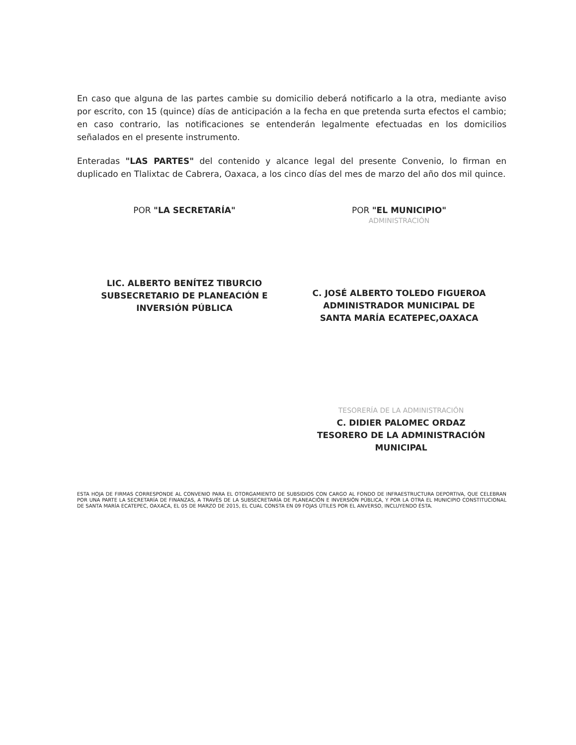En caso que alguna de las partes cambie su domicilio deberá notificarlo a la otra, mediante aviso por escrito, con 15 (quince) días de anticipación a la fecha en que pretenda surta efectos el cambio; en caso contrario, las notificaciones se entenderán legalmente efectuadas en los domicilios señalados en el presente instrumento.
Enteradas "LAS PARTES" del contenido y alcance legal del presente Convenio, lo firman en duplicado en Tlalixtac de Cabrera, Oaxaca, a los cinco días del mes de marzo del año dos mil quince.
POR "LA SECRETARÍA"
LIC. ALBERTO BENÍTEZ TIBURCIO
SUBSECRETARIO DE PLANEACIÓN E
INVERSIÓN PÚBLICA
POR "EL MUNICIPIO"
ADMINISTRACIÓN
C. JOSÉ ALBERTO TOLEDO FIGUEROA
ADMINISTRADOR MUNICIPAL DE
SANTA MARÍA ECATEPEC,OAXACA
TESORERÍA DE LA ADMINISTRACIÓN
C. DIDIER PALOMEC ORDAZ
TESORERO DE LA ADMINISTRACIÓN
MUNICIPAL
ESTA HOJA DE FIRMAS CORRESPONDE AL CONVENIO PARA EL OTORGAMIENTO DE SUBSIDIOS CON CARGO AL FONDO DE INFRAESTRUCTURA DEPORTIVA, QUE CELEBRAN POR UNA PARTE LA SECRETARÍA DE FINANZAS, A TRAVÉS DE LA SUBSECRETARÍA DE PLANEACIÓN E INVERSIÓN PÚBLICA, Y POR LA OTRA EL MUNICIPIO CONSTITUCIONAL DE SANTA MARÍA ECATEPEC, OAXACA, EL 05 DE MARZO DE 2015, EL CUAL CONSTA EN 09 FOJAS ÚTILES POR EL ANVERSO, INCLUYENDO ÉSTA.